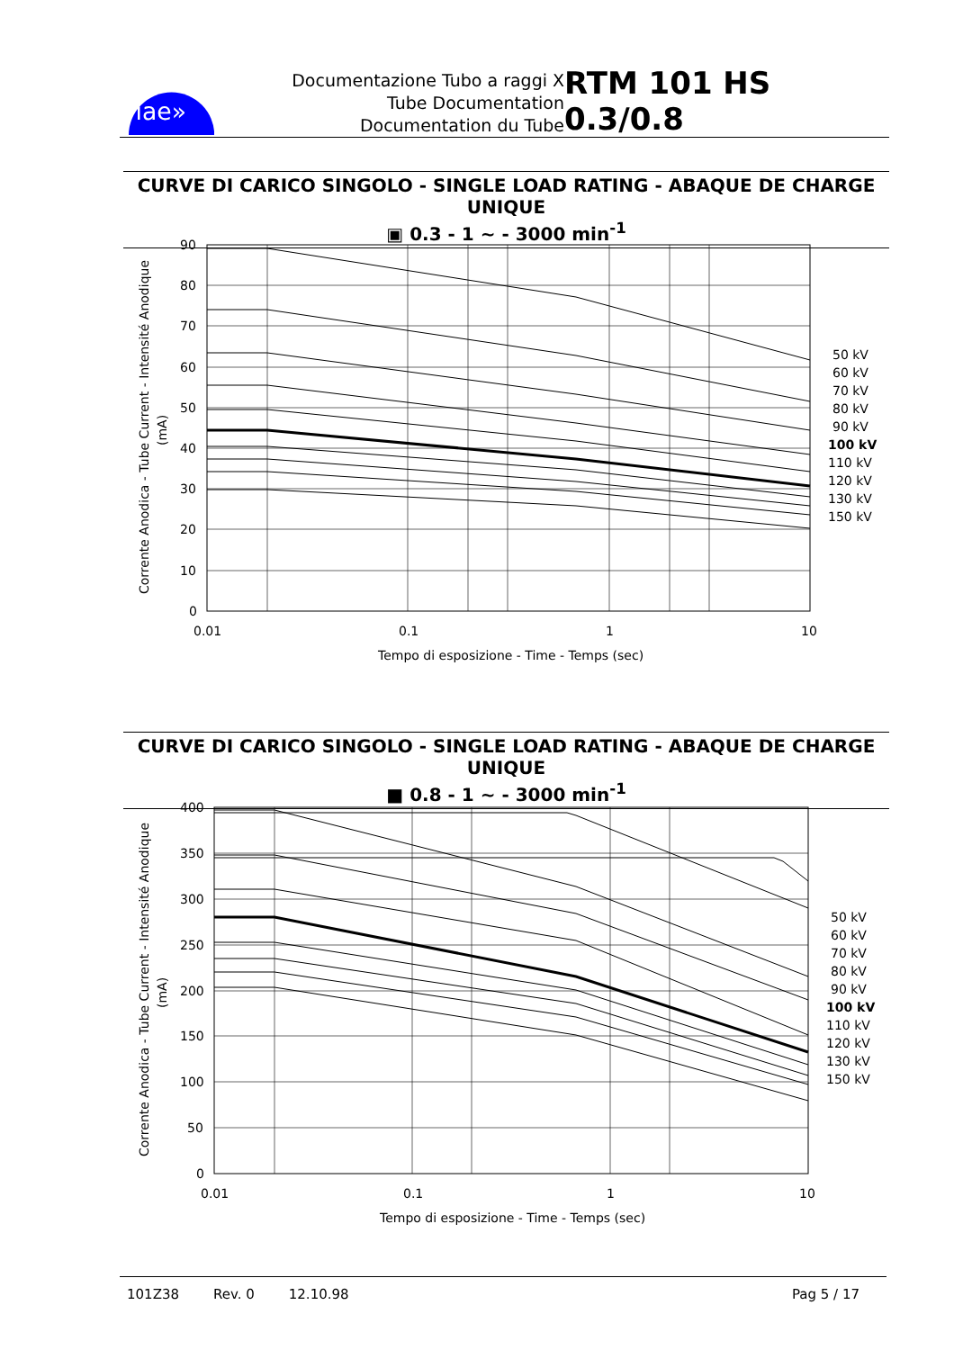iae»
Documentazione Tubo a raggi X
Tube Documentation
Documentation du Tube
RTM 101 HS 0.3/0.8
CURVE DI CARICO SINGOLO - SINGLE LOAD RATING - ABAQUE DE CHARGE UNIQUE
▣ 0.3 - 1 ~ - 3000 min<sup>-1</sup>
Corrente Anodica - Tube Current - Intensité Anodique
(mA)
90
80
70
60
50
40
30
20
10
0
0.01
0.1
1
10
Tempo di esposizione - Time - Temps (sec)
50 kV
60 kV
70 kV
80 kV
90 kV
100 kV
110 kV
120 kV
130 kV
150 kV
CURVE DI CARICO SINGOLO - SINGLE LOAD RATING - ABAQUE DE CHARGE UNIQUE
■ 0.8 - 1 ~ - 3000 min<sup>-1</sup>
Corrente Anodica - Tube Current - Intensité Anodique
(mA)
400
350
300
250
200
150
100
50
0
0.01
0.1
1
10
Tempo di esposizione - Time - Temps (sec)
50 kV
60 kV
70 kV
80 kV
90 kV
100 kV
110 kV
120 kV
130 kV
150 kV
101Z38 Rev. 0 12.10.98 Pag 5 / 17